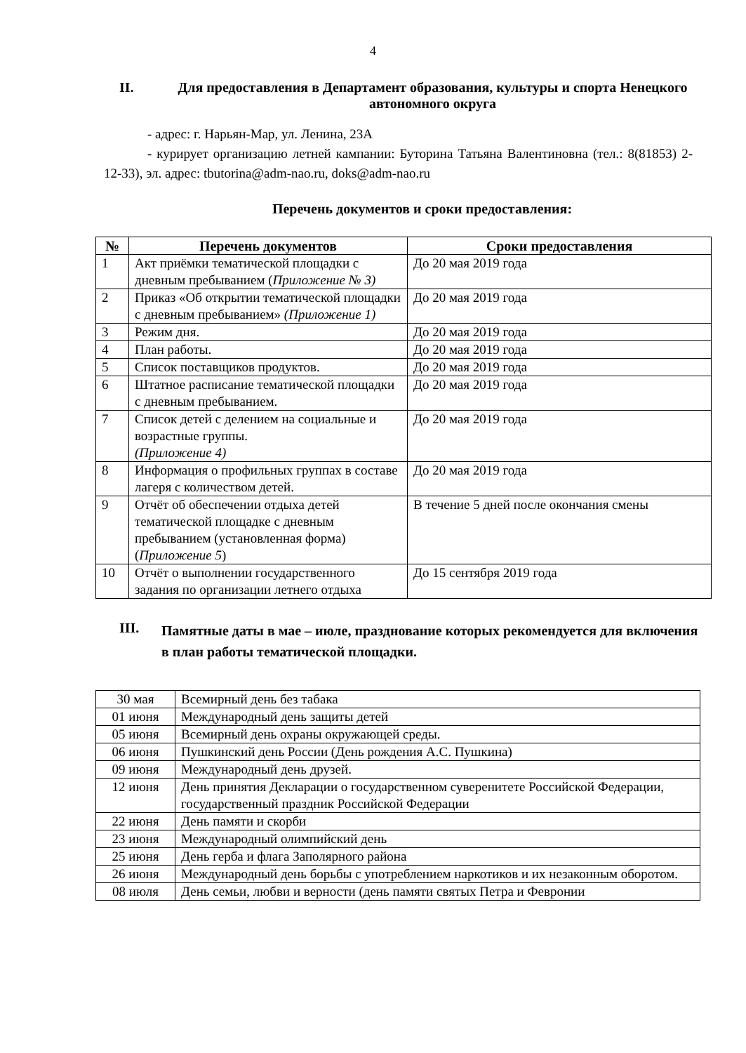4
II. Для предоставления в Департамент образования, культуры и спорта Ненецкого автономного округа
- адрес: г. Нарьян-Мар, ул. Ленина, 23А
- курирует организацию летней кампании: Буторина Татьяна Валентиновна (тел.: 8(81853) 2-12-33), эл. адрес: tbutorina@adm-nao.ru, doks@adm-nao.ru
Перечень документов и сроки предоставления:
| № | Перечень документов | Сроки предоставления |
| --- | --- | --- |
| 1 | Акт приёмки тематической площадки с дневным пребыванием ( Приложение № 3) | До 20 мая 2019 года |
| 2 | Приказ «Об открытии тематической площадки с дневным пребыванием» (Приложение 1) | До 20 мая 2019 года |
| 3 | Режим дня. | До 20 мая 2019 года |
| 4 | План работы. | До 20 мая 2019 года |
| 5 | Список поставщиков продуктов. | До 20 мая 2019 года |
| 6 | Штатное расписание тематической площадки с дневным пребыванием. | До 20 мая 2019 года |
| 7 | Список детей с делением на социальные и возрастные группы. (Приложение 4) | До 20 мая 2019 года |
| 8 | Информация о профильных группах в составе лагеря с количеством детей. | До 20 мая 2019 года |
| 9 | Отчёт об обеспечении отдыха детей тематической площадке с дневным пребыванием (установленная форма) ( Приложение 5 ) | В течение 5 дней после окончания смены |
| 10 | Отчёт о выполнении государственного задания по организации летнего отдыха | До 15 сентября 2019 года |
III.
Памятные даты в мае – июле, празднование которых рекомендуется для включения в план работы тематической площадки.
| 30 мая | Всемирный день без табака |
| 01 июня | Международный день защиты детей |
| 05 июня | Всемирный день охраны окружающей среды. |
| 06 июня | Пушкинский день России (День рождения А.С. Пушкина) |
| 09 июня | Международный день друзей. |
| 12 июня | День принятия Декларации о государственном суверенитете Российской Федерации, государственный праздник Российской Федерации |
| 22 июня | День памяти и скорби |
| 23 июня | Международный олимпийский день |
| 25 июня | День герба и флага Заполярного района |
| 26 июня | Международный день борьбы с употреблением наркотиков и их незаконным оборотом. |
| 08 июля | День семьи, любви и верности (день памяти святых Петра и Февронии |